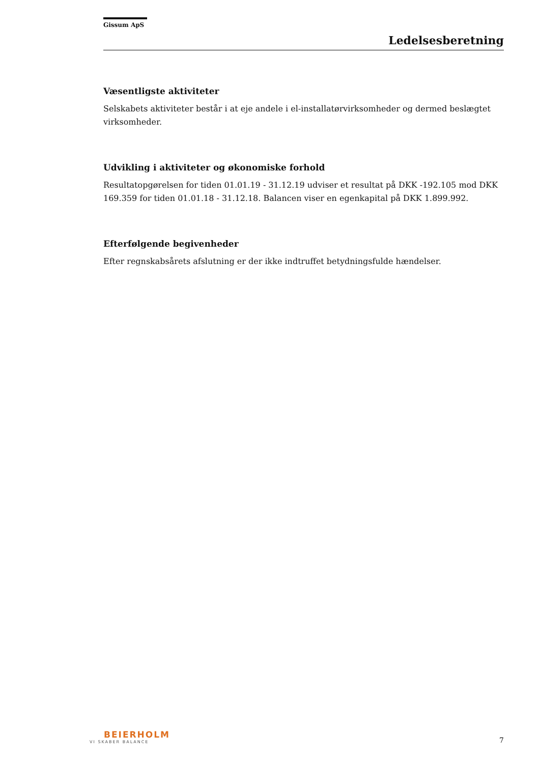Gissum ApS
Ledelsesberetning
Væsentligste aktiviteter
Selskabets aktiviteter består i at eje andele i el-installatørvirksomheder og dermed beslægtet virksomheder.
Udvikling i aktiviteter og økonomiske forhold
Resultatopgørelsen for tiden 01.01.19 - 31.12.19 udviser et resultat på DKK -192.105 mod DKK 169.359 for tiden 01.01.18 - 31.12.18. Balancen viser en egenkapital på DKK 1.899.992.
Efterfølgende begivenheder
Efter regnskabsårets afslutning er der ikke indtruffet betydningsfulde hændelser.
BEIERHOLM
VI SKABER BALANCE
7